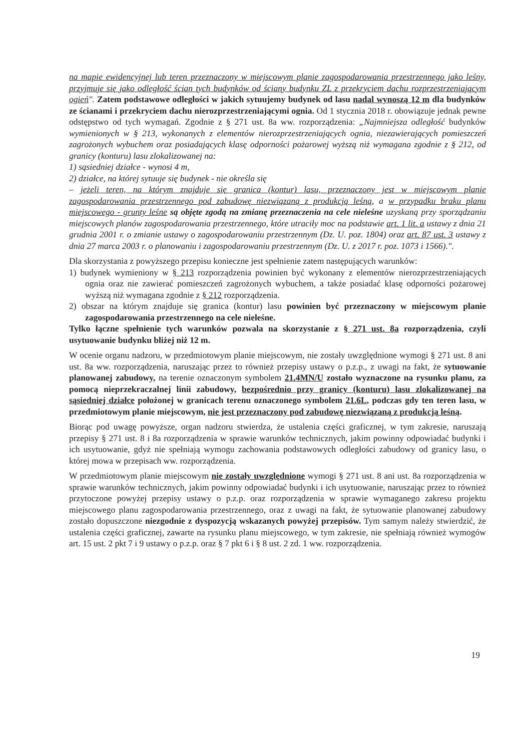na mapie ewidencyjnej lub teren przeznaczony w miejscowym planie zagospodarowania przestrzennego jako leśny, przyjmuje się jako odległość ścian tych budynków od ściany budynku ZL z przekryciem dachu rozprzestrzeniającym ogień". Zatem podstawowe odległości w jakich sytuujemy budynek od lasu nadal wynoszą 12 m dla budynków ze ścianami i przekryciem dachu nierozprzestrzeniającymi ognia. Od 1 stycznia 2018 r. obowiązuje jednak pewne odstępstwo od tych wymagań. Zgodnie z § 271 ust. 8a ww. rozporządzenia: „Najmniejsza odległość budynków wymienionych w § 213, wykonanych z elementów nierozprzestrzeniających ognia, niezawierających pomieszczeń zagrożonych wybuchem oraz posiadających klasę odporności pożarowej wyższą niż wymagana zgodnie z § 212, od granicy (konturu) lasu zlokalizowanej na:
1) sąsiedniej działce - wynosi 4 m,
2) działce, na której sytuuje się budynek - nie określa się
– jeżeli teren, na którym znajduje się granica (kontur) lasu, przeznaczony jest w miejscowym planie zagospodarowania przestrzennego pod zabudowę niezwiązaną z produkcją leśną, a w przypadku braku planu miejscowego - grunty leśne są objęte zgodą na zmianę przeznaczenia na cele nieleśne uzyskaną przy sporządzaniu miejscowych planów zagospodarowania przestrzennego, które utraciły moc na podstawie art. 1 lit. a ustawy z dnia 21 grudnia 2001 r. o zmianie ustawy o zagospodarowaniu przestrzennym (Dz. U. poz. 1804) oraz art. 87 ust. 3 ustawy z dnia 27 marca 2003 r. o planowaniu i zagospodarowaniu przestrzennym (Dz. U. z 2017 r. poz. 1073 i 1566).".
Dla skorzystania z powyższego przepisu konieczne jest spełnienie zatem następujących warunków:
1) budynek wymieniony w § 213 rozporządzenia powinien być wykonany z elementów nierozprzestrzeniających ognia oraz nie zawierać pomieszczeń zagrożonych wybuchem, a także posiadać klasę odporności pożarowej wyższą niż wymagana zgodnie z § 212 rozporządzenia.
2) obszar na którym znajduje się granica (kontur) lasu powinien być przeznaczony w miejscowym planie zagospodarowania przestrzennego na cele nieleśne.
Tylko łączne spełnienie tych warunków pozwala na skorzystanie z § 271 ust. 8a rozporządzenia, czyli usytuowanie budynku bliżej niż 12 m.
W ocenie organu nadzoru, w przedmiotowym planie miejscowym, nie zostały uwzględnione wymogi § 271 ust. 8 ani ust. 8a ww. rozporządzenia, naruszając przez to również przepisy ustawy o p.z.p., z uwagi na fakt, że sytuowanie planowanej zabudowy, na terenie oznaczonym symbolem 21.4MN/U zostało wyznaczone na rysunku planu, za pomocą nieprzekraczalnej linii zabudowy, bezpośrednio przy granicy (konturu) lasu zlokalizowanej na sąsiedniej działce położonej w granicach terenu oznaczonego symbolem 21.6L, podczas gdy ten teren lasu, w przedmiotowym planie miejscowym, nie jest przeznaczony pod zabudowę niezwiązaną z produkcją leśną.
Biorąc pod uwagę powyższe, organ nadzoru stwierdza, że ustalenia części graficznej, w tym zakresie, naruszają przepisy § 271 ust. 8 i 8a rozporządzenia w sprawie warunków technicznych, jakim powinny odpowiadać budynki i ich usytuowanie, gdyż nie spełniają wymogu zachowania podstawowych odległości zabudowy od granicy lasu, o której mowa w przepisach ww. rozporządzenia.
W przedmiotowym planie miejscowym nie zostały uwzględnione wymogi § 271 ust. 8 ani ust. 8a rozporządzenia w sprawie warunków technicznych, jakim powinny odpowiadać budynki i ich usytuowanie, naruszając przez to również przytoczone powyżej przepisy ustawy o p.z.p. oraz rozporządzenia w sprawie wymaganego zakresu projektu miejscowego planu zagospodarowania przestrzennego, oraz z uwagi na fakt, że sytuowanie planowanej zabudowy zostało dopuszczone niezgodnie z dyspozycją wskazanych powyżej przepisów. Tym samym należy stwierdzić, że ustalenia części graficznej, zawarte na rysunku planu miejscowego, w tym zakresie, nie spełniają również wymogów art. 15 ust. 2 pkt 7 i 9 ustawy o p.z.p. oraz § 7 pkt 6 i § 8 ust. 2 zd. 1 ww. rozporządzenia.
19